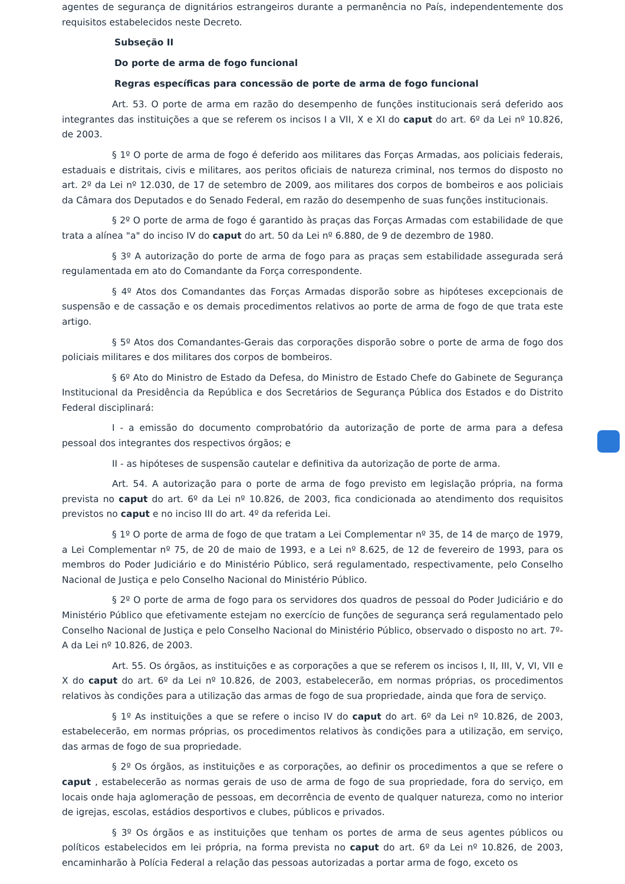agentes de segurança de dignitários estrangeiros durante a permanência no País, independentemente dos requisitos estabelecidos neste Decreto.
Subseção II
Do porte de arma de fogo funcional
Regras específicas para concessão de porte de arma de fogo funcional
Art. 53. O porte de arma em razão do desempenho de funções institucionais será deferido aos integrantes das instituições a que se referem os incisos I a VII, X e XI do caput do art. 6º da Lei nº 10.826, de 2003.
§ 1º O porte de arma de fogo é deferido aos militares das Forças Armadas, aos policiais federais, estaduais e distritais, civis e militares, aos peritos oficiais de natureza criminal, nos termos do disposto no art. 2º da Lei nº 12.030, de 17 de setembro de 2009, aos militares dos corpos de bombeiros e aos policiais da Câmara dos Deputados e do Senado Federal, em razão do desempenho de suas funções institucionais.
§ 2º O porte de arma de fogo é garantido às praças das Forças Armadas com estabilidade de que trata a alínea "a" do inciso IV do caput do art. 50 da Lei nº 6.880, de 9 de dezembro de 1980.
§ 3º A autorização do porte de arma de fogo para as praças sem estabilidade assegurada será regulamentada em ato do Comandante da Força correspondente.
§ 4º Atos dos Comandantes das Forças Armadas disporão sobre as hipóteses excepcionais de suspensão e de cassação e os demais procedimentos relativos ao porte de arma de fogo de que trata este artigo.
§ 5º Atos dos Comandantes-Gerais das corporações disporão sobre o porte de arma de fogo dos policiais militares e dos militares dos corpos de bombeiros.
§ 6º Ato do Ministro de Estado da Defesa, do Ministro de Estado Chefe do Gabinete de Segurança Institucional da Presidência da República e dos Secretários de Segurança Pública dos Estados e do Distrito Federal disciplinará:
I - a emissão do documento comprobatório da autorização de porte de arma para a defesa pessoal dos integrantes dos respectivos órgãos; e
II - as hipóteses de suspensão cautelar e definitiva da autorização de porte de arma.
Art. 54. A autorização para o porte de arma de fogo previsto em legislação própria, na forma prevista no caput do art. 6º da Lei nº 10.826, de 2003, fica condicionada ao atendimento dos requisitos previstos no caput e no inciso III do art. 4º da referida Lei.
§ 1º O porte de arma de fogo de que tratam a Lei Complementar nº 35, de 14 de março de 1979, a Lei Complementar nº 75, de 20 de maio de 1993, e a Lei nº 8.625, de 12 de fevereiro de 1993, para os membros do Poder Judiciário e do Ministério Público, será regulamentado, respectivamente, pelo Conselho Nacional de Justiça e pelo Conselho Nacional do Ministério Público.
§ 2º O porte de arma de fogo para os servidores dos quadros de pessoal do Poder Judiciário e do Ministério Público que efetivamente estejam no exercício de funções de segurança será regulamentado pelo Conselho Nacional de Justiça e pelo Conselho Nacional do Ministério Público, observado o disposto no art. 7º-A da Lei nº 10.826, de 2003.
Art. 55. Os órgãos, as instituições e as corporações a que se referem os incisos I, II, III, V, VI, VII e X do caput do art. 6º da Lei nº 10.826, de 2003, estabelecerão, em normas próprias, os procedimentos relativos às condições para a utilização das armas de fogo de sua propriedade, ainda que fora de serviço.
§ 1º As instituições a que se refere o inciso IV do caput do art. 6º da Lei nº 10.826, de 2003, estabelecerão, em normas próprias, os procedimentos relativos às condições para a utilização, em serviço, das armas de fogo de sua propriedade.
§ 2º Os órgãos, as instituições e as corporações, ao definir os procedimentos a que se refere o caput , estabelecerão as normas gerais de uso de arma de fogo de sua propriedade, fora do serviço, em locais onde haja aglomeração de pessoas, em decorrência de evento de qualquer natureza, como no interior de igrejas, escolas, estádios desportivos e clubes, públicos e privados.
§ 3º Os órgãos e as instituições que tenham os portes de arma de seus agentes públicos ou políticos estabelecidos em lei própria, na forma prevista no caput do art. 6º da Lei nº 10.826, de 2003, encaminharão à Polícia Federal a relação das pessoas autorizadas a portar arma de fogo, exceto os